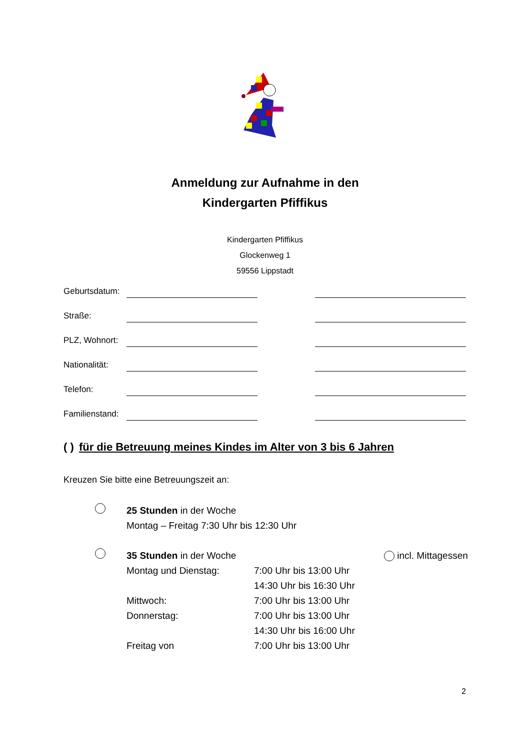Anmeldung zur Aufnahme in den
Kindergarten Pfiffikus
Kindergarten Pfiffikus
Glockenweg 1
59556 Lippstadt
Geburtsdatum:
Straße:
PLZ, Wohnort:
Nationalität:
Telefon:
Familienstand:
( ) für die Betreuung meines Kindes im Alter von 3 bis 6 Jahren
Kreuzen Sie bitte eine Betreuungszeit an:
25 Stunden in der Woche
Montag – Freitag 7:30 Uhr bis 12:30 Uhr
35 Stunden in der Woche incl. Mittagessen Montag und Dienstag: 7:00 Uhr bis 13:00 Uhr
14:30 Uhr bis 16:30 Uhr Mittwoch: 7:00 Uhr bis 13:00 Uhr Donnerstag: 7:00 Uhr bis 13:00 Uhr
14:30 Uhr bis 16:00 Uhr Freitag von 7:00 Uhr bis 13:00 Uhr
2